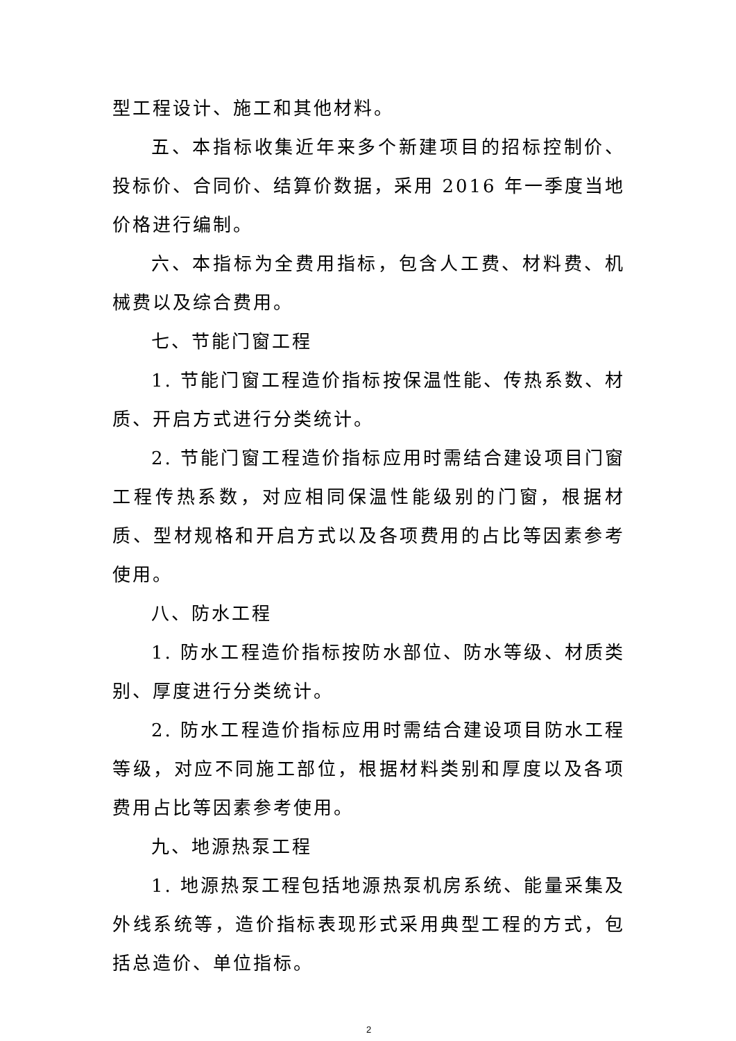型工程设计、施工和其他材料。
五、本指标收集近年来多个新建项目的招标控制价、投标价、合同价、结算价数据，采用 2016 年一季度当地价格进行编制。
六、本指标为全费用指标，包含人工费、材料费、机械费以及综合费用。
七、节能门窗工程
1. 节能门窗工程造价指标按保温性能、传热系数、材质、开启方式进行分类统计。
2. 节能门窗工程造价指标应用时需结合建设项目门窗工程传热系数，对应相同保温性能级别的门窗，根据材质、型材规格和开启方式以及各项费用的占比等因素参考使用。
八、防水工程
1. 防水工程造价指标按防水部位、防水等级、材质类别、厚度进行分类统计。
2. 防水工程造价指标应用时需结合建设项目防水工程等级，对应不同施工部位，根据材料类别和厚度以及各项费用占比等因素参考使用。
九、地源热泵工程
1. 地源热泵工程包括地源热泵机房系统、能量采集及外线系统等，造价指标表现形式采用典型工程的方式，包括总造价、单位指标。
2